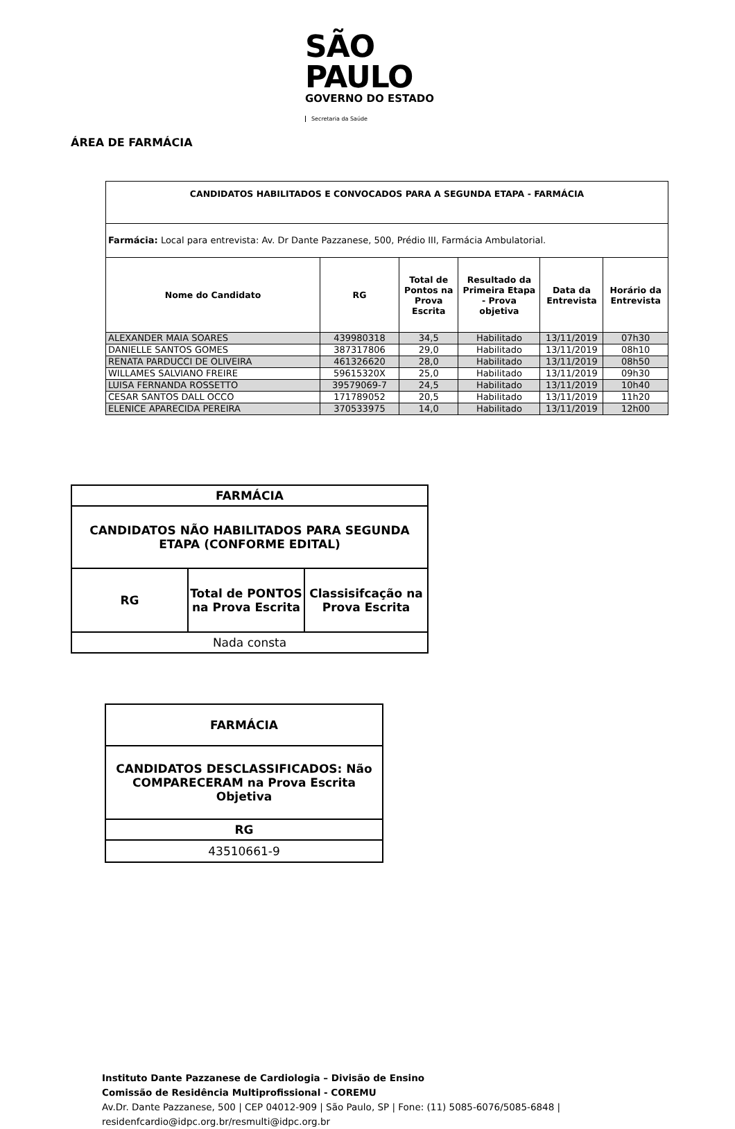SÃO PAULO
GOVERNO DO ESTADO
Secretaria da Saúde
ÁREA DE FARMÁCIA
| CANDIDATOS HABILITADOS E CONVOCADOS PARA A SEGUNDA ETAPA - FARMÁCIA | | | | | |
| --- | --- | --- | --- | --- | --- |
| Farmácia: Local para entrevista: Av. Dr Dante Pazzanese, 500, Prédio III, Farmácia Ambulatorial. | | | | | |
| Nome do Candidato | RG | Total de Pontos na Prova Escrita | Resultado da Primeira Etapa - Prova objetiva | Data da Entrevista | Horário da Entrevista |
| ALEXANDER MAIA SOARES | 439980318 | 34,5 | Habilitado | 13/11/2019 | 07h30 |
| DANIELLE SANTOS GOMES | 387317806 | 29,0 | Habilitado | 13/11/2019 | 08h10 |
| RENATA PARDUCCI DE OLIVEIRA | 461326620 | 28,0 | Habilitado | 13/11/2019 | 08h50 |
| WILLAMES SALVIANO FREIRE | 59615320X | 25,0 | Habilitado | 13/11/2019 | 09h30 |
| LUISA FERNANDA ROSSETTO | 39579069-7 | 24,5 | Habilitado | 13/11/2019 | 10h40 |
| CESAR SANTOS DALL OCCO | 171789052 | 20,5 | Habilitado | 13/11/2019 | 11h20 |
| ELENICE APARECIDA PEREIRA | 370533975 | 14,0 | Habilitado | 13/11/2019 | 12h00 |
| FARMÁCIA | | |
| --- | --- | --- |
| CANDIDATOS NÃO HABILITADOS PARA SEGUNDA ETAPA (CONFORME EDITAL) | | |
| RG | Total de PONTOS na Prova Escrita | Classisifcação na Prova Escrita |
| Nada consta | | |
| FARMÁCIA |
| --- |
| CANDIDATOS DESCLASSIFICADOS: Não COMPARECERAM na Prova Escrita Objetiva |
| RG |
| 43510661-9 |
Instituto Dante Pazzanese de Cardiologia – Divisão de Ensino
Comissão de Residência Multiprofissional - COREMU
Av.Dr. Dante Pazzanese, 500 | CEP 04012-909 | São Paulo, SP | Fone: (11) 5085-6076/5085-6848 |
residenfcardio@idpc.org.br/resmulti@idpc.org.br